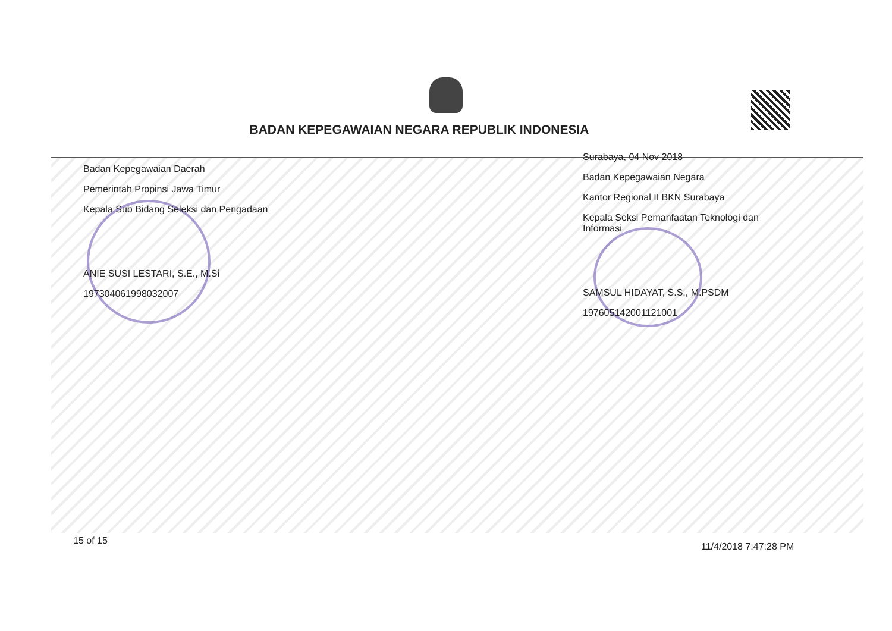BADAN KEPEGAWAIAN NEGARA REPUBLIK INDONESIA
Badan Kepegawaian Daerah
Pemerintah Propinsi Jawa Timur
Kepala Sub Bidang Seleksi dan Pengadaan
ANIE SUSI LESTARI, S.E., M.Si
197304061998032007
Surabaya, 04 Nov 2018
Badan Kepegawaian Negara
Kantor Regional II BKN Surabaya
Kepala Seksi Pemanfaatan Teknologi dan Informasi
SAMSUL HIDAYAT, S.S., M.PSDM
197605142001121001
15 of 15
11/4/2018 7:47:28 PM